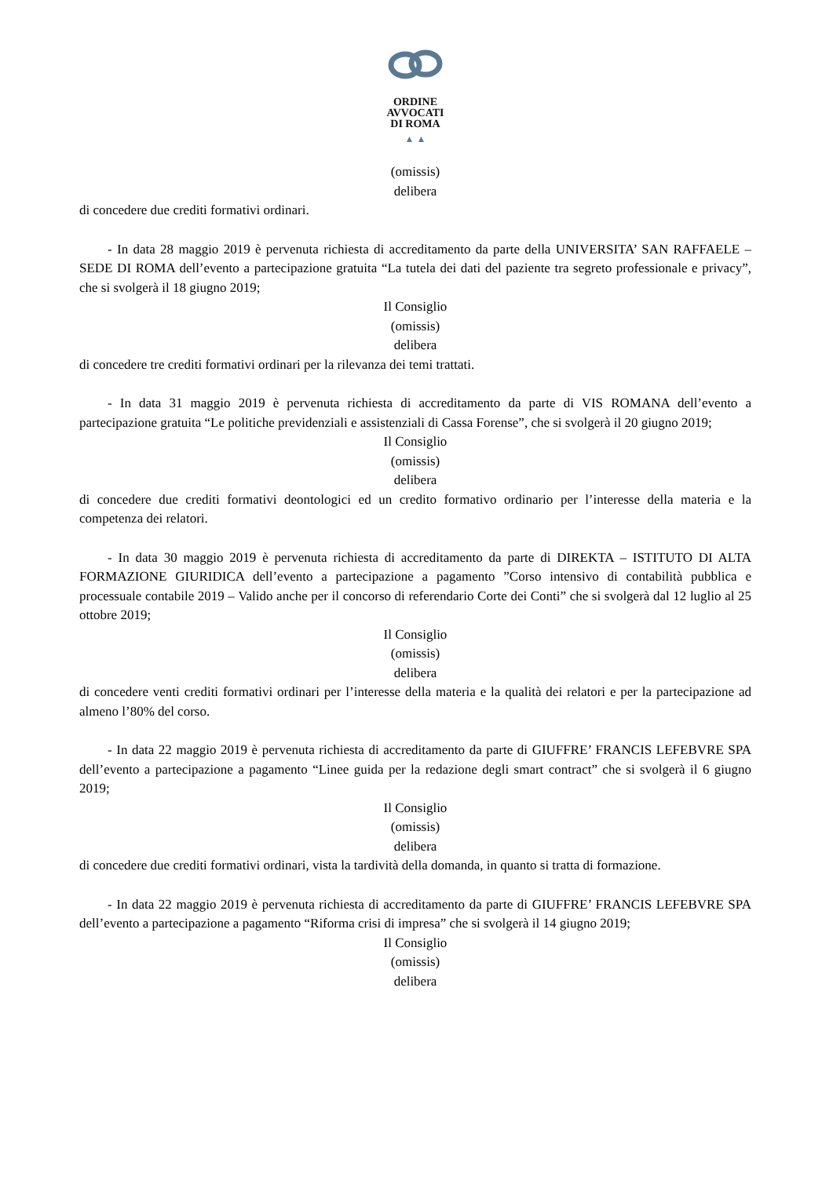ORDINE
AVVOCATI
DI ROMA
▲ ▲
(omissis)
delibera
di concedere due crediti formativi ordinari.
- In data 28 maggio 2019 è pervenuta richiesta di accreditamento da parte della UNIVERSITA’ SAN RAFFAELE – SEDE DI ROMA dell’evento a partecipazione gratuita “La tutela dei dati del paziente tra segreto professionale e privacy”, che si svolgerà il 18 giugno 2019;
Il Consiglio
(omissis)
delibera
di concedere tre crediti formativi ordinari per la rilevanza dei temi trattati.
- In data 31 maggio 2019 è pervenuta richiesta di accreditamento da parte di VIS ROMANA dell’evento a partecipazione gratuita “Le politiche previdenziali e assistenziali di Cassa Forense”, che si svolgerà il 20 giugno 2019;
Il Consiglio
(omissis)
delibera
di concedere due crediti formativi deontologici ed un credito formativo ordinario per l’interesse della materia e la competenza dei relatori.
- In data 30 maggio 2019 è pervenuta richiesta di accreditamento da parte di DIREKTA – ISTITUTO DI ALTA FORMAZIONE GIURIDICA dell’evento a partecipazione a pagamento ”Corso intensivo di contabilità pubblica e processuale contabile 2019 – Valido anche per il concorso di referendario Corte dei Conti” che si svolgerà dal 12 luglio al 25 ottobre 2019;
Il Consiglio
(omissis)
delibera
di concedere venti crediti formativi ordinari per l’interesse della materia e la qualità dei relatori e per la partecipazione ad almeno l’80% del corso.
- In data 22 maggio 2019 è pervenuta richiesta di accreditamento da parte di GIUFFRE’ FRANCIS LEFEBVRE SPA dell’evento a partecipazione a pagamento “Linee guida per la redazione degli smart contract” che si svolgerà il 6 giugno 2019;
Il Consiglio
(omissis)
delibera
di concedere due crediti formativi ordinari, vista la tardività della domanda, in quanto si tratta di formazione.
- In data 22 maggio 2019 è pervenuta richiesta di accreditamento da parte di GIUFFRE’ FRANCIS LEFEBVRE SPA dell’evento a partecipazione a pagamento “Riforma crisi di impresa” che si svolgerà il 14 giugno 2019;
Il Consiglio
(omissis)
delibera